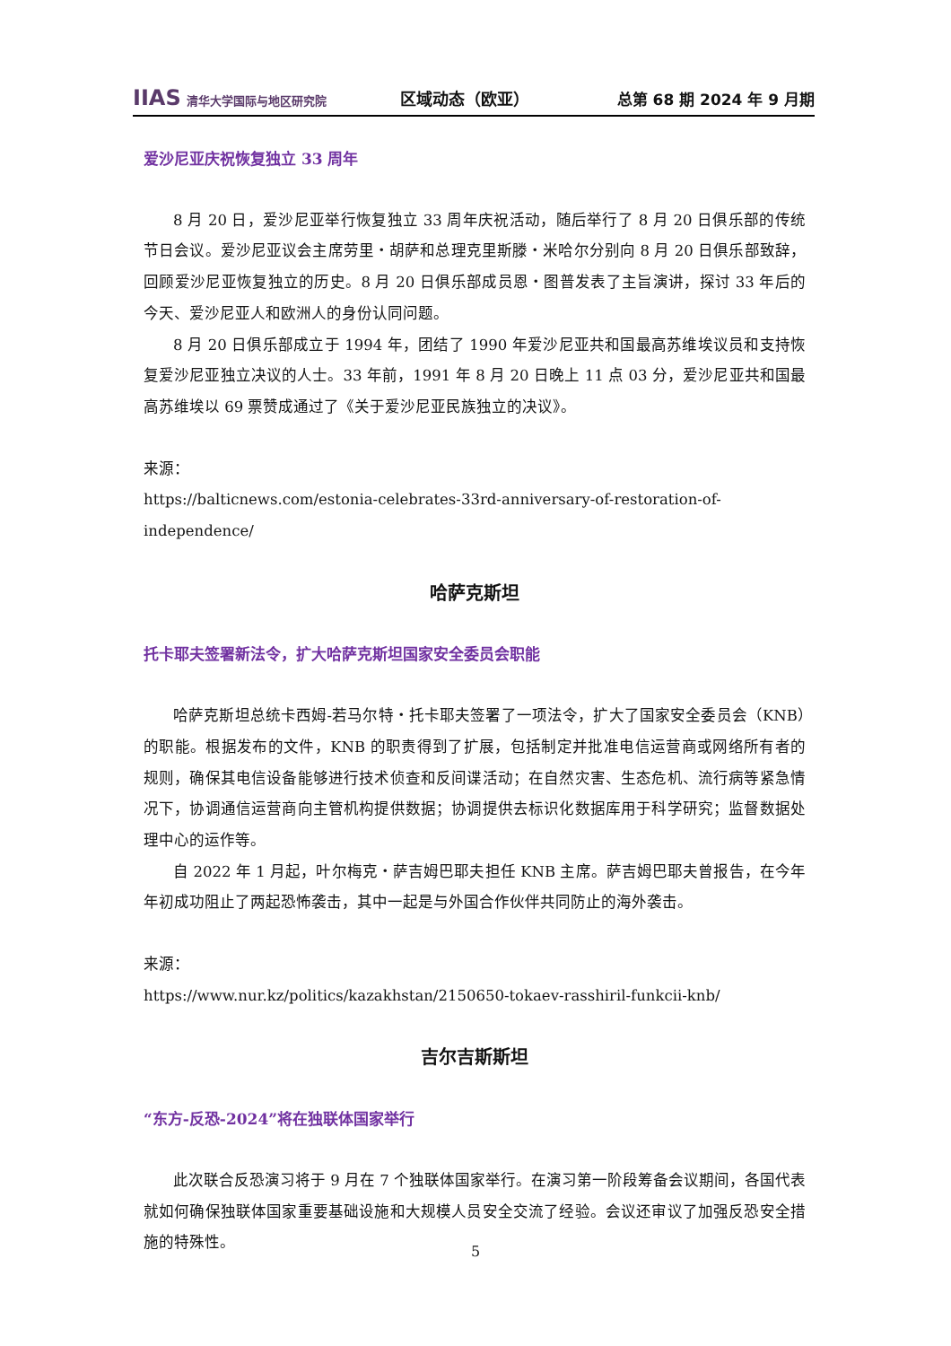IIAS 清华大学国际与地区研究院
区域动态（欧亚） 总第 68 期 2024 年 9 月期
爱沙尼亚庆祝恢复独立 33 周年
8 月 20 日，爱沙尼亚举行恢复独立 33 周年庆祝活动，随后举行了 8 月 20 日俱乐部的传统节日会议。爱沙尼亚议会主席劳里・胡萨和总理克里斯滕・米哈尔分别向 8 月 20 日俱乐部致辞，回顾爱沙尼亚恢复独立的历史。8 月 20 日俱乐部成员恩・图普发表了主旨演讲，探讨 33 年后的今天、爱沙尼亚人和欧洲人的身份认同问题。
8 月 20 日俱乐部成立于 1994 年，团结了 1990 年爱沙尼亚共和国最高苏维埃议员和支持恢复爱沙尼亚独立决议的人士。33 年前，1991 年 8 月 20 日晚上 11 点 03 分，爱沙尼亚共和国最高苏维埃以 69 票赞成通过了《关于爱沙尼亚民族独立的决议》。
来源：
https://balticnews.com/estonia-celebrates-33rd-anniversary-of-restoration-of-independence/
哈萨克斯坦
托卡耶夫签署新法令，扩大哈萨克斯坦国家安全委员会职能
哈萨克斯坦总统卡西姆-若马尔特・托卡耶夫签署了一项法令，扩大了国家安全委员会（KNB）的职能。根据发布的文件，KNB 的职责得到了扩展，包括制定并批准电信运营商或网络所有者的规则，确保其电信设备能够进行技术侦查和反间谍活动；在自然灾害、生态危机、流行病等紧急情况下，协调通信运营商向主管机构提供数据；协调提供去标识化数据库用于科学研究；监督数据处理中心的运作等。
自 2022 年 1 月起，叶尔梅克・萨吉姆巴耶夫担任 KNB 主席。萨吉姆巴耶夫曾报告，在今年年初成功阻止了两起恐怖袭击，其中一起是与外国合作伙伴共同防止的海外袭击。
来源：
https://www.nur.kz/politics/kazakhstan/2150650-tokaev-rasshiril-funkcii-knb/
吉尔吉斯斯坦
“东方-反恐-2024”将在独联体国家举行
此次联合反恐演习将于 9 月在 7 个独联体国家举行。在演习第一阶段筹备会议期间，各国代表就如何确保独联体国家重要基础设施和大规模人员安全交流了经验。会议还审议了加强反恐安全措施的特殊性。
5